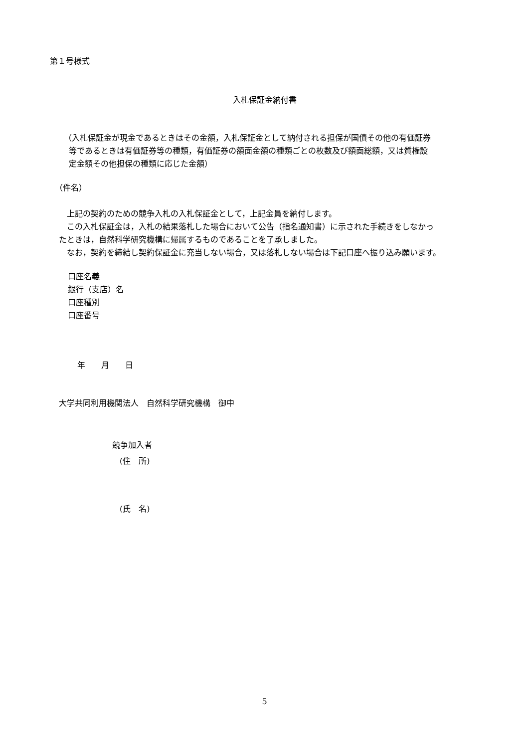第１号様式
入札保証金納付書
（入札保証金が現金であるときはその金額，入札保証金として納付される担保が国債その他の有価証券
等であるときは有価証券等の種類，有価証券の額面金額の種類ごとの枚数及び額面総額，又は質権設
定金額その他担保の種類に応じた金額）
（件名）
　上記の契約のための競争入札の入札保証金として，上記金員を納付します。
　この入札保証金は，入札の結果落札した場合において公告（指名通知書）に示された手続きをしなかっ
たときは，自然科学研究機構に帰属するものであることを了承しました。
　なお，契約を締結し契約保証金に充当しない場合，又は落札しない場合は下記口座へ振り込み願います。
口座名義
銀行（支店）名
口座種別
口座番号
年　　月　　日
大学共同利用機関法人　自然科学研究機構　御中
競争加入者
(住　所)
(氏　名)
5